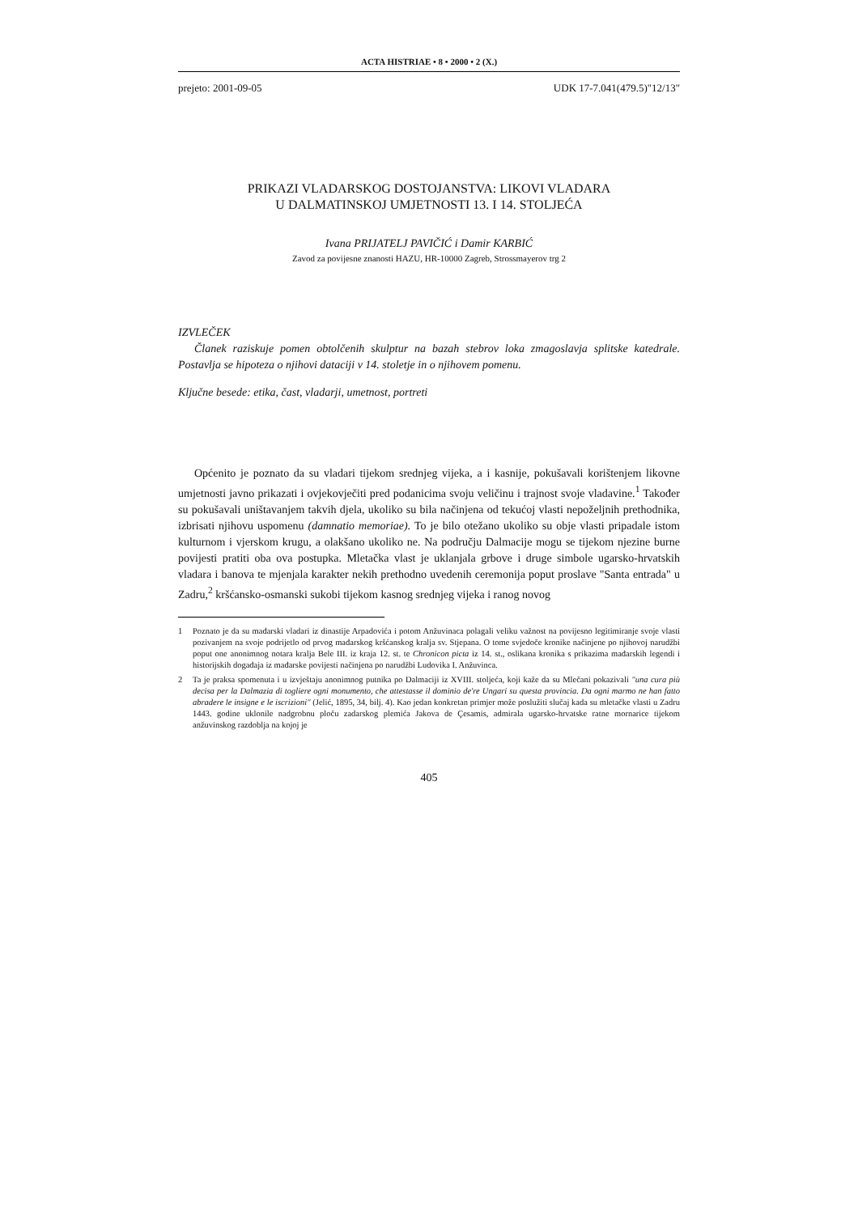ACTA HISTRIAE • 8 • 2000 • 2 (X.)
prejeto: 2001-09-05 UDK 17-7.041(479.5)"12/13"
PRIKAZI VLADARSKOG DOSTOJANSTVA: LIKOVI VLADARA
U DALMATINSKOJ UMJETNOSTI 13. I 14. STOLJEĆA
Ivana PRIJATELJ PAVIČIĆ i Damir KARBIĆ
Zavod za povijesne znanosti HAZU, HR-10000 Zagreb, Strossmayerov trg 2
IZVLEČEK
Članek raziskuje pomen obtolčenih skulptur na bazah stebrov loka zmagoslavja splitske katedrale. Postavlja se hipoteza o njihovi dataciji v 14. stoletje in o njihovem pomenu.
Ključne besede: etika, čast, vladarji, umetnost, portreti
Općenito je poznato da su vladari tijekom srednjeg vijeka, a i kasnije, pokušavali korištenjem likovne umjetnosti javno prikazati i ovjekovječiti pred podanicima svoju veličinu i trajnost svoje vladavine.<sup>1</sup> Također su pokušavali uništavanjem takvih djela, ukoliko su bila načinjena od tekućoj vlasti nepoželjnih prethodnika, izbrisati njihovu uspomenu (damnatio memoriae). To je bilo otežano ukoliko su obje vlasti pripadale istom kulturnom i vjerskom krugu, a olakšano ukoliko ne. Na području Dalmacije mogu se tijekom njezine burne povijesti pratiti oba ova postupka. Mletačka vlast je uklanjala grbove i druge simbole ugarsko-hrvatskih vladara i banova te mjenjala karakter nekih prethodno uvedenih ceremonija poput proslave "Santa entrada" u Zadru,<sup>2</sup> kršćansko-osmanski sukobi tijekom kasnog srednjeg vijeka i ranog novog
1 Poznato je da su mađarski vladari iz dinastije Arpadovića i potom Anžuvinaca polagali veliku važnost na povijesno legitimiranje svoje vlasti pozivanjem na svoje podrijetlo od prvog mađarskog kršćanskog kralja sv. Stjepana. O tome svjedoče kronike načinjene po njihovoj narudžbi poput one anonimnog notara kralja Bele III. iz kraja 12. st. te Chronicon picta iz 14. st., oslikana kronika s prikazima mađarskih legendi i historijskih događaja iz mađarske povijesti načinjena po narudžbi Ludovika I. Anžuvinca.
2 Ta je praksa spomenuta i u izvještaju anonimnog putnika po Dalmaciji iz XVIII. stoljeća, koji kaže da su Mlečani pokazivali "una cura più decisa per la Dalmazia di togliere ogni monumento, che attestasse il dominio de're Ungari su questa provincia. Da ogni marmo ne han fatto abradere le insigne e le iscrizioni" (Jelić, 1895, 34, bilj. 4). Kao jedan konkretan primjer može poslužiti slučaj kada su mletačke vlasti u Zadru 1443. godine uklonile nadgrobnu ploču zadarskog plemića Jakova de Çesamis, admirala ugarsko-hrvatske ratne mornarice tijekom anžuvinskog razdoblja na kojoj je
405